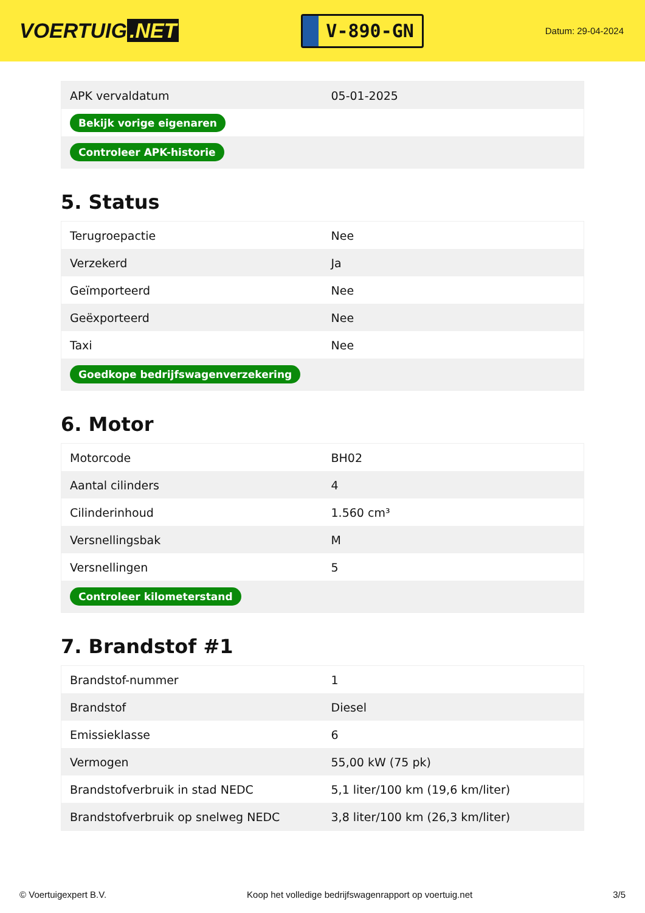VOERTUIG.NET
V-890-GN
Datum: 29-04-2024
| APK vervaldatum | 05-01-2025 |
| Bekijk vorige eigenaren | |
| Controleer APK-historie | |
5. Status
| Terugroepactie | Nee |
| Verzekerd | Ja |
| Geïmporteerd | Nee |
| Geëxporteerd | Nee |
| Taxi | Nee |
| Goedkope bedrijfswagenverzekering | |
6. Motor
| Motorcode | BH02 |
| Aantal cilinders | 4 |
| Cilinderinhoud | 1.560 cm³ |
| Versnellingsbak | M |
| Versnellingen | 5 |
| Controleer kilometerstand | |
7. Brandstof #1
| Brandstof-nummer | 1 |
| Brandstof | Diesel |
| Emissieklasse | 6 |
| Vermogen | 55,00 kW (75 pk) |
| Brandstofverbruik in stad NEDC | 5,1 liter/100 km (19,6 km/liter) |
| Brandstofverbruik op snelweg NEDC | 3,8 liter/100 km (26,3 km/liter) |
© Voertuigexpert B.V. Koop het volledige bedrijfswagenrapport op voertuig.net 3/5